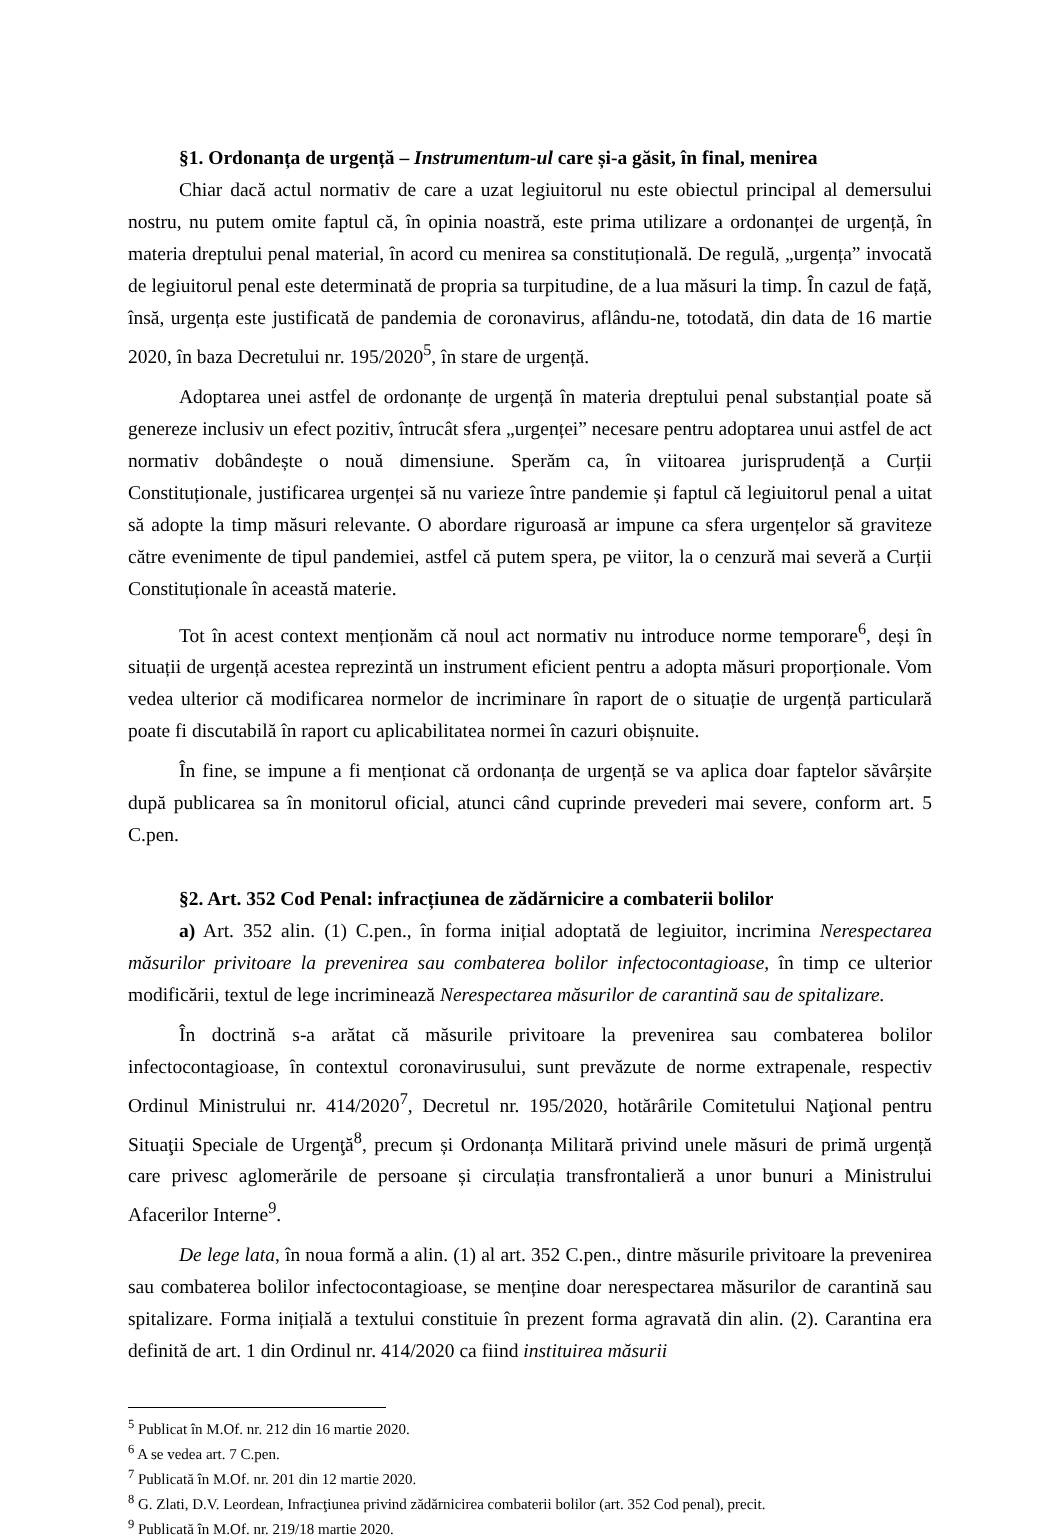§1. Ordonanța de urgență – Instrumentum-ul care și-a găsit, în final, menirea
Chiar dacă actul normativ de care a uzat legiuitorul nu este obiectul principal al demersului nostru, nu putem omite faptul că, în opinia noastră, este prima utilizare a ordonanței de urgență, în materia dreptului penal material, în acord cu menirea sa constituțională. De regulă, „urgența” invocată de legiuitorul penal este determinată de propria sa turpitudine, de a lua măsuri la timp. În cazul de față, însă, urgența este justificată de pandemia de coronavirus, aflându-ne, totodată, din data de 16 martie 2020, în baza Decretului nr. 195/2020<sup>5</sup>, în stare de urgență.
Adoptarea unei astfel de ordonanțe de urgență în materia dreptului penal substanțial poate să genereze inclusiv un efect pozitiv, întrucât sfera „urgenței” necesare pentru adoptarea unui astfel de act normativ dobândește o nouă dimensiune. Sperăm ca, în viitoarea jurisprudență a Curții Constituționale, justificarea urgenței să nu varieze între pandemie și faptul că legiuitorul penal a uitat să adopte la timp măsuri relevante. O abordare riguroasă ar impune ca sfera urgențelor să graviteze către evenimente de tipul pandemiei, astfel că putem spera, pe viitor, la o cenzură mai severă a Curții Constituționale în această materie.
Tot în acest context menționăm că noul act normativ nu introduce norme temporare<sup>6</sup>, deși în situații de urgență acestea reprezintă un instrument eficient pentru a adopta măsuri proporționale. Vom vedea ulterior că modificarea normelor de incriminare în raport de o situație de urgență particulară poate fi discutabilă în raport cu aplicabilitatea normei în cazuri obișnuite.
În fine, se impune a fi menționat că ordonanța de urgență se va aplica doar faptelor săvârșite după publicarea sa în monitorul oficial, atunci când cuprinde prevederi mai severe, conform art. 5 C.pen.
§2. Art. 352 Cod Penal: infracțiunea de zădărnicire a combaterii bolilor
a) Art. 352 alin. (1) C.pen., în forma inițial adoptată de legiuitor, incrimina Nerespectarea măsurilor privitoare la prevenirea sau combaterea bolilor infectocontagioase, în timp ce ulterior modificării, textul de lege incriminează Nerespectarea măsurilor de carantină sau de spitalizare.
În doctrină s-a arătat că măsurile privitoare la prevenirea sau combaterea bolilor infectocontagioase, în contextul coronavirusului, sunt prevăzute de norme extrapenale, respectiv Ordinul Ministrului nr. 414/2020<sup>7</sup>, Decretul nr. 195/2020, hotărârile Comitetului Naţional pentru Situaţii Speciale de Urgenţă<sup>8</sup>, precum și Ordonanța Militară privind unele măsuri de primă urgență care privesc aglomerările de persoane și circulația transfrontalieră a unor bunuri a Ministrului Afacerilor Interne<sup>9</sup>.
De lege lata, în noua formă a alin. (1) al art. 352 C.pen., dintre măsurile privitoare la prevenirea sau combaterea bolilor infectocontagioase, se menține doar nerespectarea măsurilor de carantină sau spitalizare. Forma inițială a textului constituie în prezent forma agravată din alin. (2). Carantina era definită de art. 1 din Ordinul nr. 414/2020 ca fiind instituirea măsurii
<sup>5</sup> Publicat în M.Of. nr. 212 din 16 martie 2020.
<sup>6</sup> A se vedea art. 7 C.pen.
<sup>7</sup> Publicată în M.Of. nr. 201 din 12 martie 2020.
<sup>8</sup> G. Zlati, D.V. Leordean, Infracţiunea privind zădărnicirea combaterii bolilor (art. 352 Cod penal), precit.
<sup>9</sup> Publicată în M.Of. nr. 219/18 martie 2020.